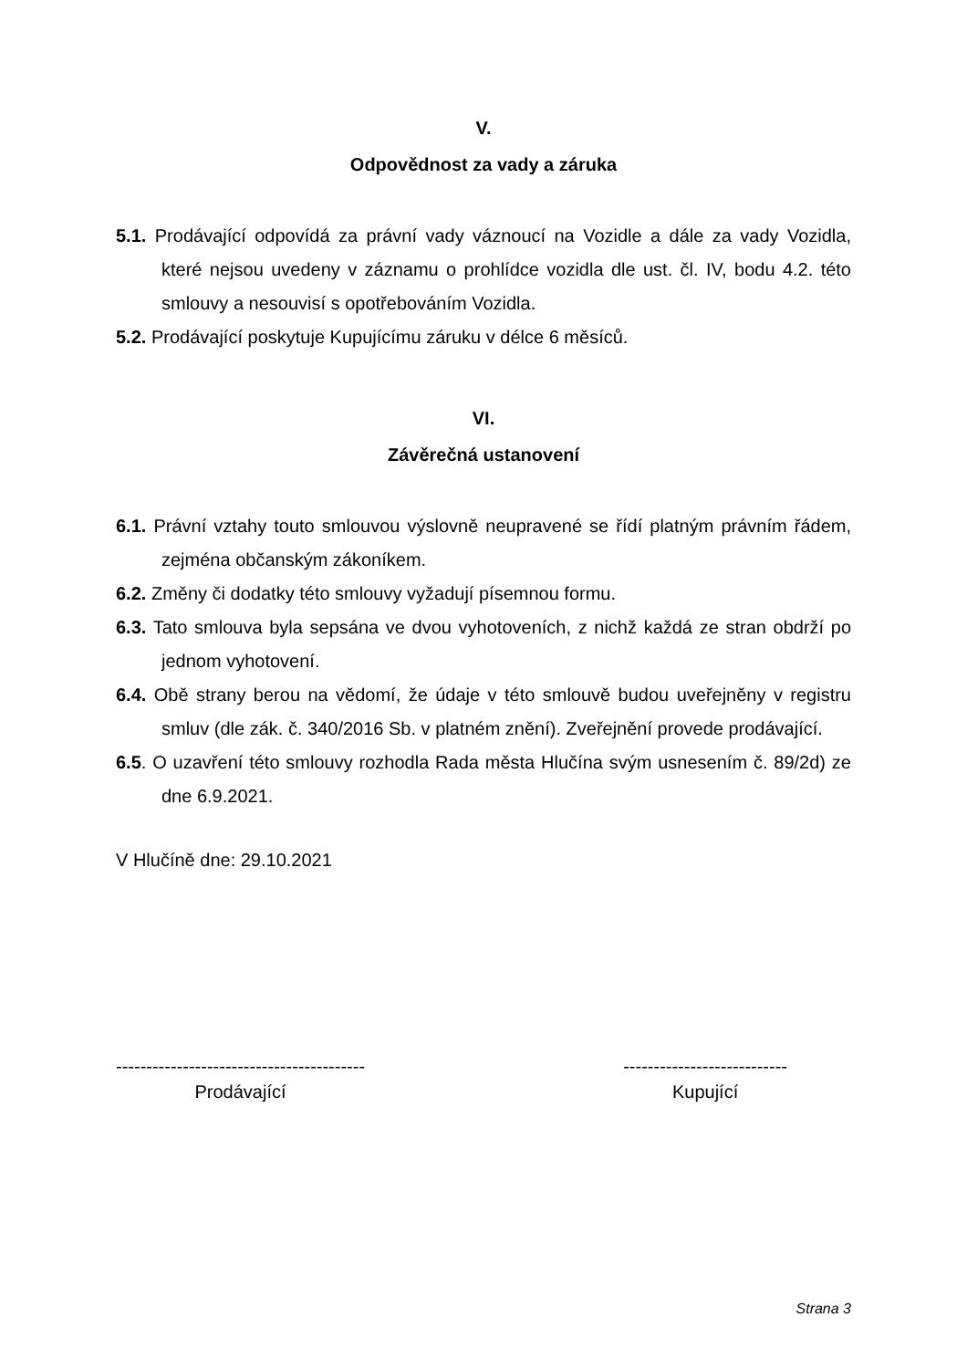V.
Odpovědnost za vady a záruka
5.1. Prodávající odpovídá za právní vady váznoucí na Vozidle a dále za vady Vozidla, které nejsou uvedeny v záznamu o prohlídce vozidla dle ust. čl. IV, bodu 4.2. této smlouvy a nesouvisí s opotřebováním Vozidla.
5.2. Prodávající poskytuje Kupujícímu záruku v délce 6 měsíců.
VI.
Závěrečná ustanovení
6.1. Právní vztahy touto smlouvou výslovně neupravené se řídí platným právním řádem, zejména občanským zákoníkem.
6.2. Změny či dodatky této smlouvy vyžadují písemnou formu.
6.3. Tato smlouva byla sepsána ve dvou vyhotoveních, z nichž každá ze stran obdrží po jednom vyhotovení.
6.4. Obě strany berou na vědomí, že údaje v této smlouvě budou uveřejněny v registru smluv (dle zák. č. 340/2016 Sb. v platném znění). Zveřejnění provede prodávající.
6.5. O uzavření této smlouvy rozhodla Rada města Hlučína svým usnesením č. 89/2d) ze dne 6.9.2021.
V Hlučíně dne: 29.10.2021
-----------------------------------------
Prodávající
---------------------------
Kupující
Strana 3